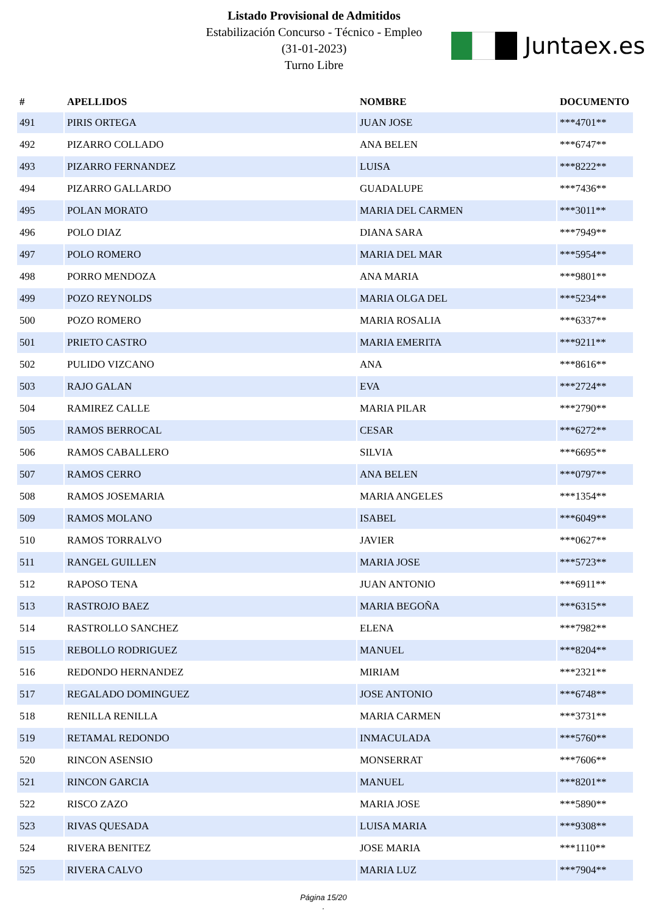Listado Provisional de Admitidos
Estabilización Concurso - Técnico - Empleo
(31-01-2023)
Turno Libre
Juntaex.es
| # | APELLIDOS | NOMBRE | DOCUMENTO |
| --- | --- | --- | --- |
| 491 | PIRIS ORTEGA | JUAN JOSE | ***4701** |
| 492 | PIZARRO COLLADO | ANA BELEN | ***6747** |
| 493 | PIZARRO FERNANDEZ | LUISA | ***8222** |
| 494 | PIZARRO GALLARDO | GUADALUPE | ***7436** |
| 495 | POLAN MORATO | MARIA DEL CARMEN | ***3011** |
| 496 | POLO DIAZ | DIANA SARA | ***7949** |
| 497 | POLO ROMERO | MARIA DEL MAR | ***5954** |
| 498 | PORRO MENDOZA | ANA MARIA | ***9801** |
| 499 | POZO REYNOLDS | MARIA OLGA DEL | ***5234** |
| 500 | POZO ROMERO | MARIA ROSALIA | ***6337** |
| 501 | PRIETO CASTRO | MARIA EMERITA | ***9211** |
| 502 | PULIDO VIZCANO | ANA | ***8616** |
| 503 | RAJO GALAN | EVA | ***2724** |
| 504 | RAMIREZ CALLE | MARIA PILAR | ***2790** |
| 505 | RAMOS BERROCAL | CESAR | ***6272** |
| 506 | RAMOS CABALLERO | SILVIA | ***6695** |
| 507 | RAMOS CERRO | ANA BELEN | ***0797** |
| 508 | RAMOS JOSEMARIA | MARIA ANGELES | ***1354** |
| 509 | RAMOS MOLANO | ISABEL | ***6049** |
| 510 | RAMOS TORRALVO | JAVIER | ***0627** |
| 511 | RANGEL GUILLEN | MARIA JOSE | ***5723** |
| 512 | RAPOSO TENA | JUAN ANTONIO | ***6911** |
| 513 | RASTROJO BAEZ | MARIA BEGOÑA | ***6315** |
| 514 | RASTROLLO SANCHEZ | ELENA | ***7982** |
| 515 | REBOLLO RODRIGUEZ | MANUEL | ***8204** |
| 516 | REDONDO HERNANDEZ | MIRIAM | ***2321** |
| 517 | REGALADO DOMINGUEZ | JOSE ANTONIO | ***6748** |
| 518 | RENILLA RENILLA | MARIA CARMEN | ***3731** |
| 519 | RETAMAL REDONDO | INMACULADA | ***5760** |
| 520 | RINCON ASENSIO | MONSERRAT | ***7606** |
| 521 | RINCON GARCIA | MANUEL | ***8201** |
| 522 | RISCO ZAZO | MARIA JOSE | ***5890** |
| 523 | RIVAS QUESADA | LUISA MARIA | ***9308** |
| 524 | RIVERA BENITEZ | JOSE MARIA | ***1110** |
| 525 | RIVERA CALVO | MARIA LUZ | ***7904** |
Página 15/20
.